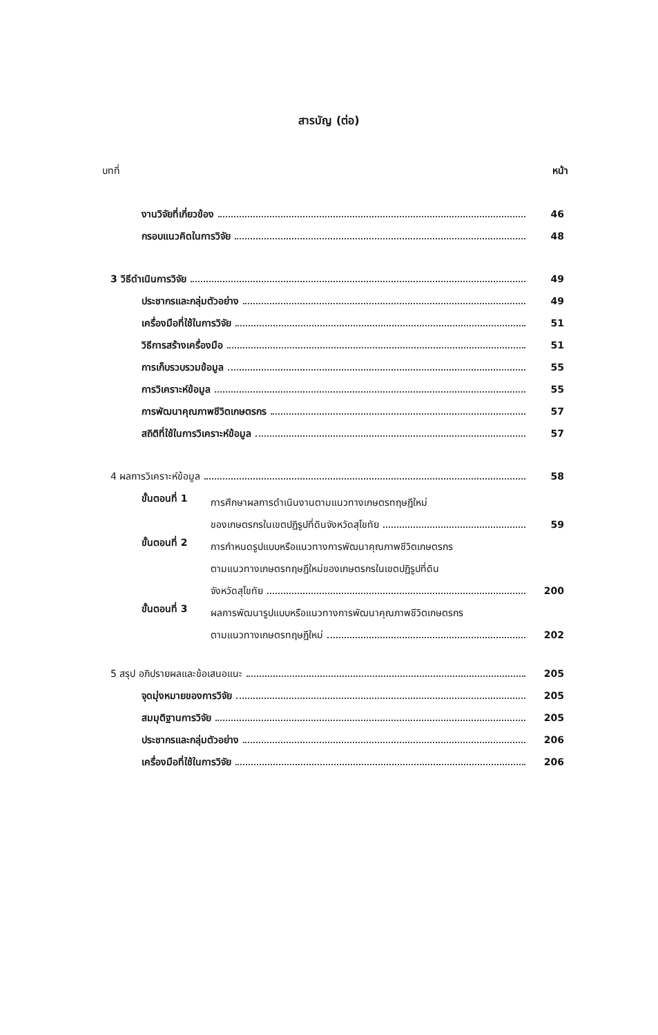สารบัญ (ต่อ)
บทที่ หน้า
งานวิจัยที่เกี่ยวข้อง 46
กรอบแนวคิดในการวิจัย 48
3 วิธีดำเนินการวิจัย 49
ประชากรและกลุ่มตัวอย่าง 49
เครื่องมือที่ใช้ในการวิจัย 51
วิธีการสร้างเครื่องมือ 51
การเก็บรวบรวมข้อมูล 55
การวิเคราะห์ข้อมูล 55
การพัฒนาคุณภาพชีวิตเกษตรกร 57
สถิติที่ใช้ในการวิเคราะห์ข้อมูล 57
4 ผลการวิเคราะห์ข้อมูล 58
ขั้นตอนที่ 1
การศึกษาผลการดำเนินงานตามแนวทางเกษตรทฤษฎีใหม่
ของเกษตรกรในเขตปฏิรูปที่ดินจังหวัดสุโขทัย 59
ขั้นตอนที่ 2
การกำหนดรูปแบบหรือแนวทางการพัฒนาคุณภาพชีวิตเกษตรกร
ตามแนวทางเกษตรทฤษฎีใหม่ของเกษตรกรในเขตปฏิรูปที่ดิน
จังหวัดสุโขทัย 200
ขั้นตอนที่ 3
ผลการพัฒนารูปแบบหรือแนวทางการพัฒนาคุณภาพชีวิตเกษตรกร
ตามแนวทางเกษตรทฤษฎีใหม่ 202
5 สรุป อภิปรายผลและข้อเสนอแนะ 205
จุดมุ่งหมายของการวิจัย 205
สมมุติฐานการวิจัย 205
ประชากรและกลุ่มตัวอย่าง 206
เครื่องมือที่ใช้ในการวิจัย 206